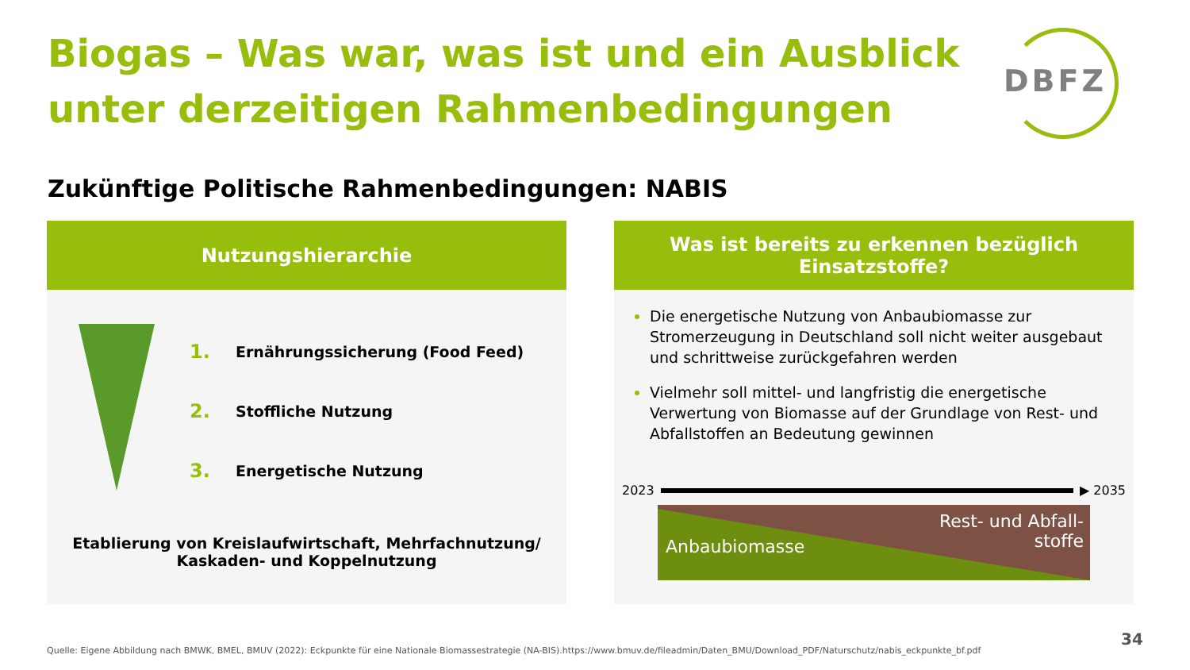Biogas – Was war, was ist und ein Ausblick unter derzeitigen Rahmenbedingungen
DBFZ
Zukünftige Politische Rahmenbedingungen: NABIS
Nutzungshierarchie
1. Ernährungssicherung (Food Feed)
2. Stoffliche Nutzung
3. Energetische Nutzung
Etablierung von Kreislaufwirtschaft, Mehrfachnutzung/
Kaskaden- und Koppelnutzung
Was ist bereits zu erkennen bezüglich
Einsatzstoffe?
Die energetische Nutzung von Anbaubiomasse zur Stromerzeugung in Deutschland soll nicht weiter ausgebaut und schrittweise zurückgefahren werden
Vielmehr soll mittel- und langfristig die energetische Verwertung von Biomasse auf der Grundlage von Rest- und Abfallstoffen an Bedeutung gewinnen
2023 ▶ 2035
Anbaubiomasse
Rest- und Abfall-
stoffe
Quelle: Eigene Abbildung nach BMWK, BMEL, BMUV (2022): Eckpunkte für eine Nationale Biomassestrategie (NA-BIS).https://www.bmuv.de/fileadmin/Daten_BMU/Download_PDF/Naturschutz/nabis_eckpunkte_bf.pdf
34